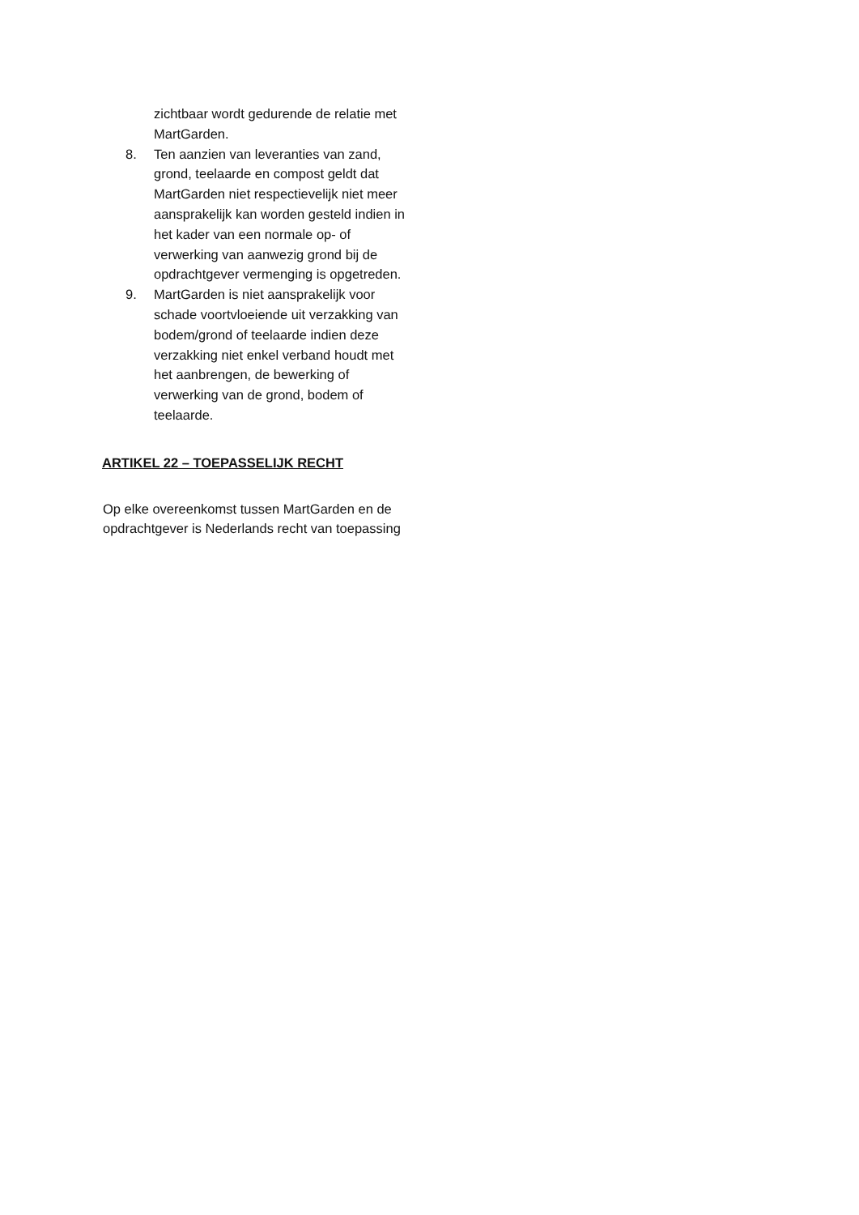zichtbaar wordt gedurende de relatie met MartGarden.
8. Ten aanzien van leveranties van zand, grond, teelaarde en compost geldt dat MartGarden niet respectievelijk niet meer aansprakelijk kan worden gesteld indien in het kader van een normale op- of verwerking van aanwezig grond bij de opdrachtgever vermenging is opgetreden.
9. MartGarden is niet aansprakelijk voor schade voortvloeiende uit verzakking van bodem/grond of teelaarde indien deze verzakking niet enkel verband houdt met het aanbrengen, de bewerking of verwerking van de grond, bodem of teelaarde.
ARTIKEL 22 – TOEPASSELIJK RECHT
Op elke overeenkomst tussen MartGarden en de opdrachtgever is Nederlands recht van toepassing